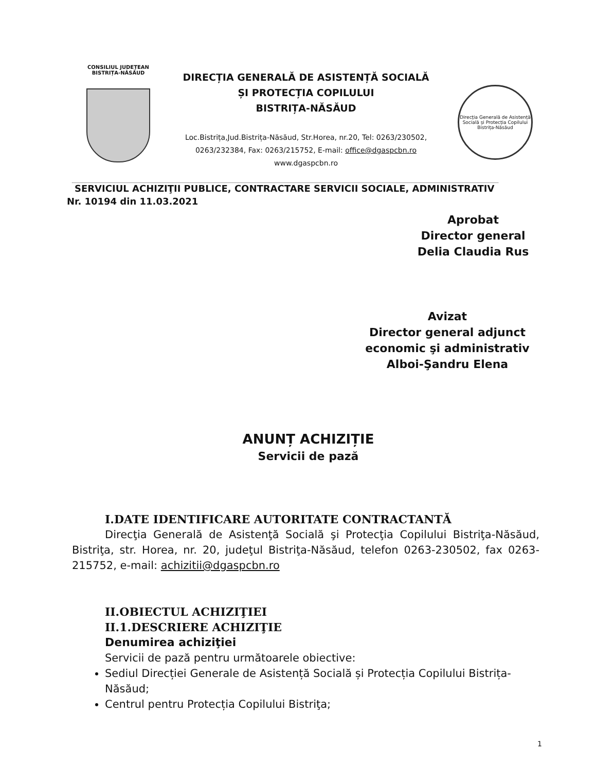CONSILIUL JUDEȚEAN
BISTRIȚA-NĂSĂUD
DIRECȚIA GENERALĂ DE ASISTENȚĂ SOCIALĂ
ȘI PROTECȚIA COPILULUI
BISTRIȚA-NĂSĂUD
Loc.Bistrița,Jud.Bistrița-Năsăud, Str.Horea, nr.20, Tel: 0263/230502,
0263/232384, Fax: 0263/215752, E-mail: office@dgaspcbn.ro
www.dgaspcbn.ro
Direcția Generală de Asistență Socială și Protecția Copilului
Bistrița-Năsăud
SERVICIUL ACHIZIŢII PUBLICE, CONTRACTARE SERVICII SOCIALE, ADMINISTRATIV
Nr. 10194 din 11.03.2021
Aprobat
Director general
Delia Claudia Rus
Avizat
Director general adjunct
economic şi administrativ
Alboi-Şandru Elena
ANUNȚ ACHIZIȚIE
Servicii de pază
I.DATE IDENTIFICARE AUTORITATE CONTRACTANTĂ
Direcţia Generală de Asistenţă Socială şi Protecţia Copilului Bistriţa-Năsăud, Bistriţa, str. Horea, nr. 20, judeţul Bistriţa-Năsăud, telefon 0263-230502, fax 0263-215752, e-mail: achizitii@dgaspcbn.ro
II.OBIECTUL ACHIZIŢIEI
II.1.DESCRIERE ACHIZIŢIE
Denumirea achiziţiei
Servicii de pază pentru următoarele obiective:
Sediul Direcției Generale de Asistență Socială și Protecția Copilului Bistrița-Năsăud;
Centrul pentru Protecția Copilului Bistriţa;
1